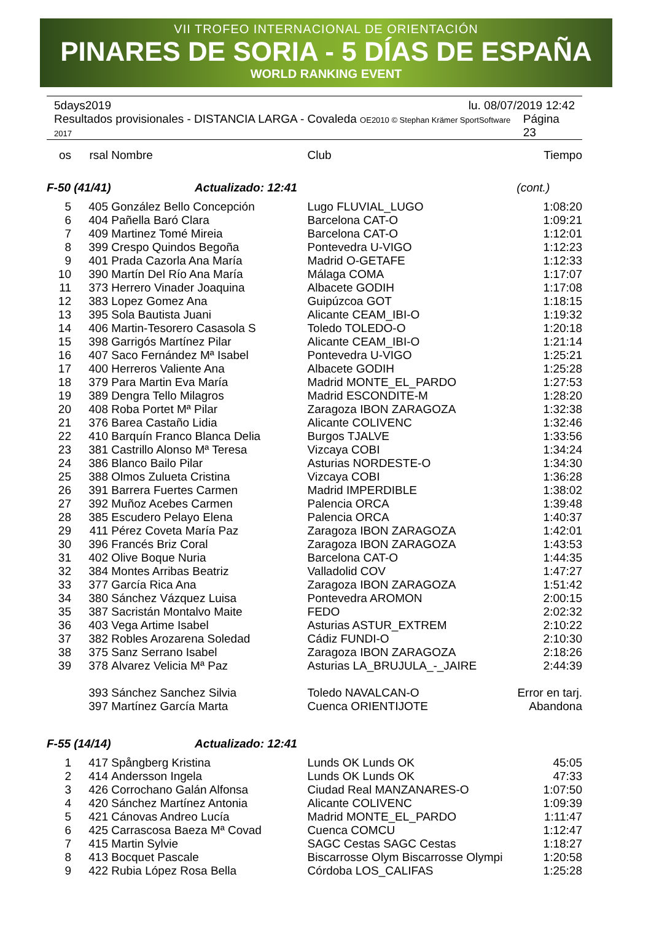VII TROFEO INTERNACIONAL DE ORIENTACIÓN
PINARES DE SORIA - 5 DÍAS DE ESPAÑA
WORLD RANKING EVENT
5days2019 lu. 08/07/2019 12:42
Resultados provisionales - DISTANCIA LARGA - Covaleda OE2010 © Stephan Krämer SportSoftware 2017 Página 23
| os | rsal | Nombre | Club | Tiempo |
| --- | --- | --- | --- | --- |
| F-50 (41/41) Actualizado: 12:41 | | | | (cont.) |
| 5 | 405 | González Bello Concepción | Lugo FLUVIAL_LUGO | 1:08:20 |
| 6 | 404 | Pañella Baró Clara | Barcelona CAT-O | 1:09:21 |
| 7 | 409 | Martinez Tomé Mireia | Barcelona CAT-O | 1:12:01 |
| 8 | 399 | Crespo Quindos Begoña | Pontevedra U-VIGO | 1:12:23 |
| 9 | 401 | Prada Cazorla Ana María | Madrid O-GETAFE | 1:12:33 |
| 10 | 390 | Martín Del Río Ana María | Málaga COMA | 1:17:07 |
| 11 | 373 | Herrero Vinader Joaquina | Albacete GODIH | 1:17:08 |
| 12 | 383 | Lopez Gomez Ana | Guipúzcoa GOT | 1:18:15 |
| 13 | 395 | Sola Bautista Juani | Alicante CEAM_IBI-O | 1:19:32 |
| 14 | 406 | Martin-Tesorero Casasola S | Toledo TOLEDO-O | 1:20:18 |
| 15 | 398 | Garrigós Martínez Pilar | Alicante CEAM_IBI-O | 1:21:14 |
| 16 | 407 | Saco Fernández Mª Isabel | Pontevedra U-VIGO | 1:25:21 |
| 17 | 400 | Herreros Valiente Ana | Albacete GODIH | 1:25:28 |
| 18 | 379 | Para Martin Eva María | Madrid MONTE_EL_PARDO | 1:27:53 |
| 19 | 389 | Dengra Tello Milagros | Madrid ESCONDITE-M | 1:28:20 |
| 20 | 408 | Roba Portet Mª Pilar | Zaragoza IBON ZARAGOZA | 1:32:38 |
| 21 | 376 | Barea Castaño Lidia | Alicante COLIVENC | 1:32:46 |
| 22 | 410 | Barquín Franco Blanca Delia | Burgos TJALVE | 1:33:56 |
| 23 | 381 | Castrillo Alonso Mª Teresa | Vizcaya COBI | 1:34:24 |
| 24 | 386 | Blanco Bailo Pilar | Asturias NORDESTE-O | 1:34:30 |
| 25 | 388 | Olmos Zulueta Cristina | Vizcaya COBI | 1:36:28 |
| 26 | 391 | Barrera Fuertes Carmen | Madrid IMPERDIBLE | 1:38:02 |
| 27 | 392 | Muñoz Acebes Carmen | Palencia ORCA | 1:39:48 |
| 28 | 385 | Escudero Pelayo Elena | Palencia ORCA | 1:40:37 |
| 29 | 411 | Pérez Coveta María Paz | Zaragoza IBON ZARAGOZA | 1:42:01 |
| 30 | 396 | Francés Briz Coral | Zaragoza IBON ZARAGOZA | 1:43:53 |
| 31 | 402 | Olive Boque Nuria | Barcelona CAT-O | 1:44:35 |
| 32 | 384 | Montes Arribas Beatriz | Valladolid COV | 1:47:27 |
| 33 | 377 | García Rica Ana | Zaragoza IBON ZARAGOZA | 1:51:42 |
| 34 | 380 | Sánchez Vázquez Luisa | Pontevedra AROMON | 2:00:15 |
| 35 | 387 | Sacristán Montalvo Maite | FEDO | 2:02:32 |
| 36 | 403 | Vega Artime Isabel | Asturias ASTUR_EXTREM | 2:10:22 |
| 37 | 382 | Robles Arozarena Soledad | Cádiz FUNDI-O | 2:10:30 |
| 38 | 375 | Sanz Serrano Isabel | Zaragoza IBON ZARAGOZA | 2:18:26 |
| 39 | 378 | Alvarez Velicia Mª Paz | Asturias LA_BRUJULA_-_JAIRE | 2:44:39 |
| | 393 | Sánchez Sanchez Silvia | Toledo NAVALCAN-O | Error en tarj. |
| | 397 | Martínez García Marta | Cuenca ORIENTIJOTE | Abandona |
| F-55 (14/14) Actualizado: 12:41 | | | | |
| 1 | 417 | Spångberg Kristina | Lunds OK Lunds OK | 45:05 |
| 2 | 414 | Andersson Ingela | Lunds OK Lunds OK | 47:33 |
| 3 | 426 | Corrochano Galán Alfonsa | Ciudad Real MANZANARES-O | 1:07:50 |
| 4 | 420 | Sánchez Martínez Antonia | Alicante COLIVENC | 1:09:39 |
| 5 | 421 | Cánovas Andreo Lucía | Madrid MONTE_EL_PARDO | 1:11:47 |
| 6 | 425 | Carrascosa Baeza Mª Covad | Cuenca COMCU | 1:12:47 |
| 7 | 415 | Martin Sylvie | SAGC Cestas SAGC Cestas | 1:18:27 |
| 8 | 413 | Bocquet Pascale | Biscarrosse Olym Biscarrosse Olympi | 1:20:58 |
| 9 | 422 | Rubia López Rosa Bella | Córdoba LOS_CALIFAS | 1:25:28 |